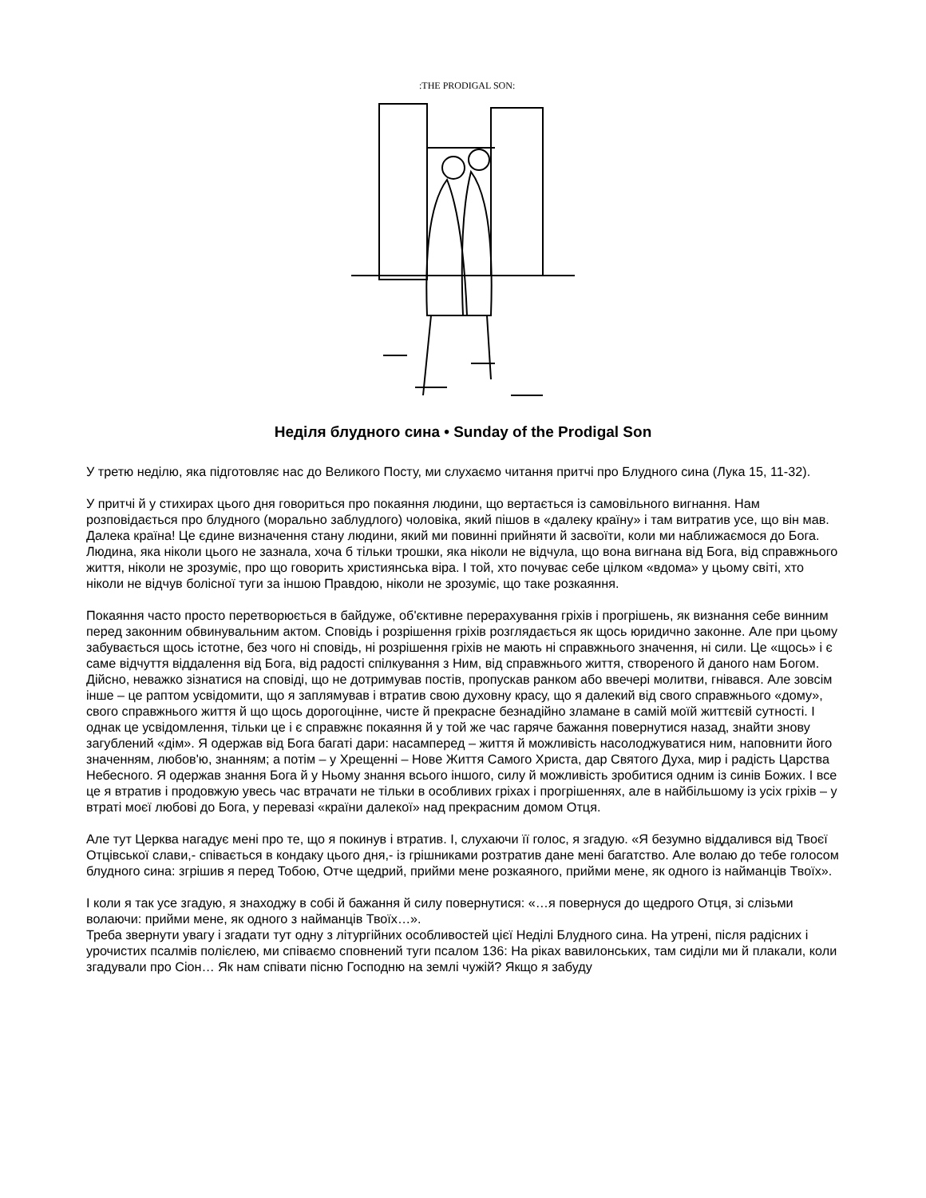:THE PRODIGAL SON:
Неділя блудного сина • Sunday of the Prodigal Son
У третю неділю, яка підготовляє нас до Великого Посту, ми слухаємо читання притчі про Блудного сина (Лука 15, 11-32).
У притчі й у стихирах цього дня говориться про покаяння людини, що вертається із самовільного вигнання. Нам розповідається про блудного (морально заблудлого) чоловіка, який пішов в «далеку країну» і там витратив усе, що він мав. Далека країна! Це єдине визначення стану людини, який ми повинні прийняти й засвоїти, коли ми наближаємося до Бога. Людина, яка ніколи цього не зазнала, хоча б тільки трошки, яка ніколи не відчула, що вона вигнана від Бога, від справжнього життя, ніколи не зрозуміє, про що говорить християнська віра. І той, хто почуває себе цілком «вдома» у цьому світі, хто ніколи не відчув болісної туги за іншою Правдою, ніколи не зрозуміє, що таке розкаяння.
Покаяння часто просто перетворюється в байдуже, об'єктивне перерахування гріхів і прогрішень, як визнання себе винним перед законним обвинувальним актом. Сповідь і розрішення гріхів розглядається як щось юридично законне. Але при цьому забувається щось істотне, без чого ні сповідь, ні розрішення гріхів не мають ні справжнього значення, ні сили. Це «щось» і є саме відчуття віддалення від Бога, від радості спілкування з Ним, від справжнього життя, створеного й даного нам Богом. Дійсно, неважко зізнатися на сповіді, що не дотримував постів, пропускав ранком або ввечері молитви, гнівався. Але зовсім інше – це раптом усвідомити, що я заплямував і втратив свою духовну красу, що я далекий від свого справжнього «дому», свого справжнього життя й що щось дорогоцінне, чисте й прекрасне безнадійно зламане в самій моїй життєвій сутності. І однак це усвідомлення, тільки це і є справжнє покаяння й у той же час гаряче бажання повернутися назад, знайти знову загублений «дім». Я одержав від Бога багаті дари: насамперед – життя й можливість насолоджуватися ним, наповнити його значенням, любов'ю, знанням; а потім – у Хрещенні – Нове Життя Самого Христа, дар Святого Духа, мир і радість Царства Небесного. Я одержав знання Бога й у Ньому знання всього іншого, силу й можливість зробитися одним із синів Божих. І все це я втратив і продовжую увесь час втрачати не тільки в особливих гріхах і прогрішеннях, але в найбільшому із усіх гріхів – у втраті моєї любові до Бога, у перевазі «країни далекої» над прекрасним домом Отця.
Але тут Церква нагадує мені про те, що я покинув і втратив. І, слухаючи її голос, я згадую. «Я безумно віддалився від Твоєї Отцівської слави,- співається в кондаку цього дня,- із грішниками розтратив дане мені багатство. Але волаю до тебе голосом блудного сина: згрішив я перед Тобою, Отче щедрий, прийми мене розкаяного, прийми мене, як одного із найманців Твоїх».
І коли я так усе згадую, я знаходжу в собі й бажання й силу повернутися: «…я повернуся до щедрого Отця, зі слізьми волаючи: прийми мене, як одного з найманців Твоїх…».
Треба звернути увагу і згадати тут одну з літургійних особливостей цієї Неділі Блудного сина. На утрені, після радісних і урочистих псалмів полієлею, ми співаємо сповнений туги псалом 136: На ріках вавилонських, там сиділи ми й плакали, коли згадували про Сіон… Як нам співати пісню Господню на землі чужій? Якщо я забуду